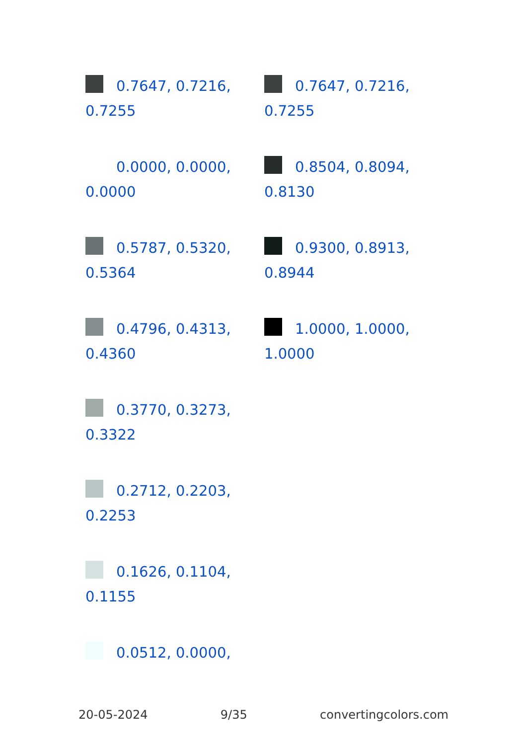0.7647, 0.7216, 0.7255
0.0000, 0.0000, 0.0000
0.5787, 0.5320, 0.5364
0.4796, 0.4313, 0.4360
0.3770, 0.3273, 0.3322
0.2712, 0.2203, 0.2253
0.1626, 0.1104, 0.1155
0.0512, 0.0000,
0.7647, 0.7216, 0.7255
0.8504, 0.8094, 0.8130
0.9300, 0.8913, 0.8944
1.0000, 1.0000, 1.0000
20-05-2024 9/35 convertingcolors.com